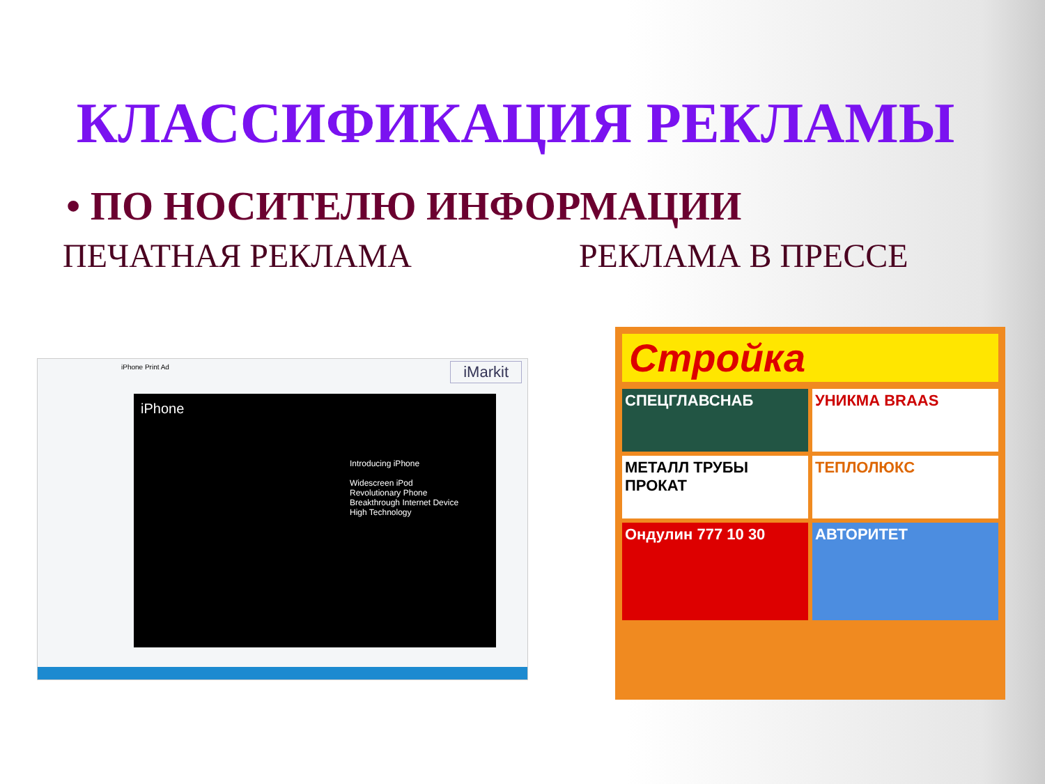КЛАССИФИКАЦИЯ РЕКЛАМЫ
• ПО НОСИТЕЛЮ ИНФОРМАЦИИ
ПЕЧАТНАЯ РЕКЛАМА РЕКЛАМА В ПРЕССЕ
iPhone Print Ad
iMarkit
iPhone
Introducing iPhone
Widescreen iPod
Revolutionary Phone
Breakthrough Internet Device
High Technology
Стройка
СПЕЦГЛАВСНАБ
УНИКМА BRAAS
МЕТАЛЛ ТРУБЫ ПРОКАТ
ТЕПЛОЛЮКС
Ондулин 777 10 30
АВТОРИТЕТ